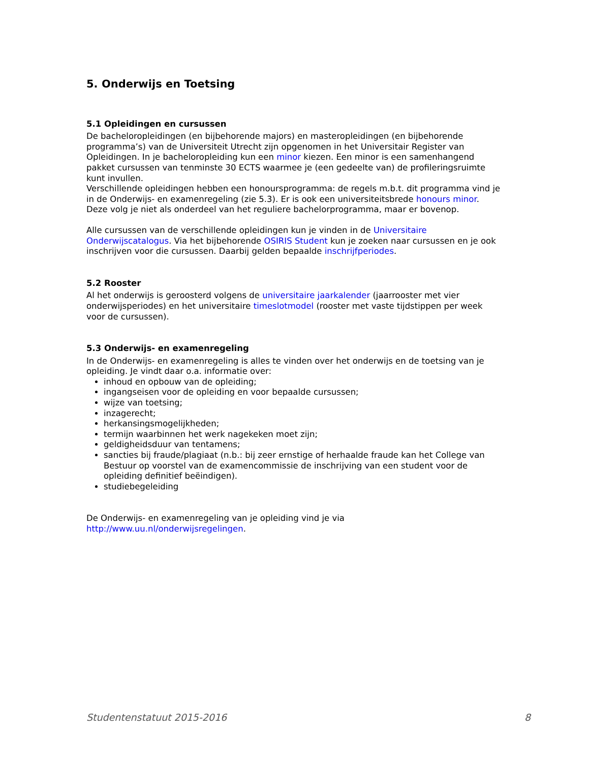5. Onderwijs en Toetsing
5.1 Opleidingen en cursussen
De bacheloropleidingen (en bijbehorende majors) en masteropleidingen (en bijbehorende programma’s) van de Universiteit Utrecht zijn opgenomen in het Universitair Register van Opleidingen. In je bacheloropleiding kun een minor kiezen. Een minor is een samenhangend pakket cursussen van tenminste 30 ECTS waarmee je (een gedeelte van) de profileringsruimte kunt invullen.
Verschillende opleidingen hebben een honoursprogramma: de regels m.b.t. dit programma vind je in de Onderwijs- en examenregeling (zie 5.3). Er is ook een universiteitsbrede honours minor. Deze volg je niet als onderdeel van het reguliere bachelorprogramma, maar er bovenop.
Alle cursussen van de verschillende opleidingen kun je vinden in de Universitaire Onderwijscatalogus. Via het bijbehorende OSIRIS Student kun je zoeken naar cursussen en je ook inschrijven voor die cursussen. Daarbij gelden bepaalde inschrijfperiodes.
5.2 Rooster
Al het onderwijs is geroosterd volgens de universitaire jaarkalender (jaarrooster met vier onderwijsperiodes) en het universitaire timeslotmodel (rooster met vaste tijdstippen per week voor de cursussen).
5.3 Onderwijs- en examenregeling
In de Onderwijs- en examenregeling is alles te vinden over het onderwijs en de toetsing van je opleiding. Je vindt daar o.a. informatie over:
inhoud en opbouw van de opleiding;
ingangseisen voor de opleiding en voor bepaalde cursussen;
wijze van toetsing;
inzagerecht;
herkansingsmogelijkheden;
termijn waarbinnen het werk nagekeken moet zijn;
geldigheidsduur van tentamens;
sancties bij fraude/plagiaat (n.b.: bij zeer ernstige of herhaalde fraude kan het College van Bestuur op voorstel van de examencommissie de inschrijving van een student voor de opleiding definitief beëindigen).
studiebegeleiding
De Onderwijs- en examenregeling van je opleiding vind je via
http://www.uu.nl/onderwijsregelingen.
Studentenstatuut 2015-2016 8